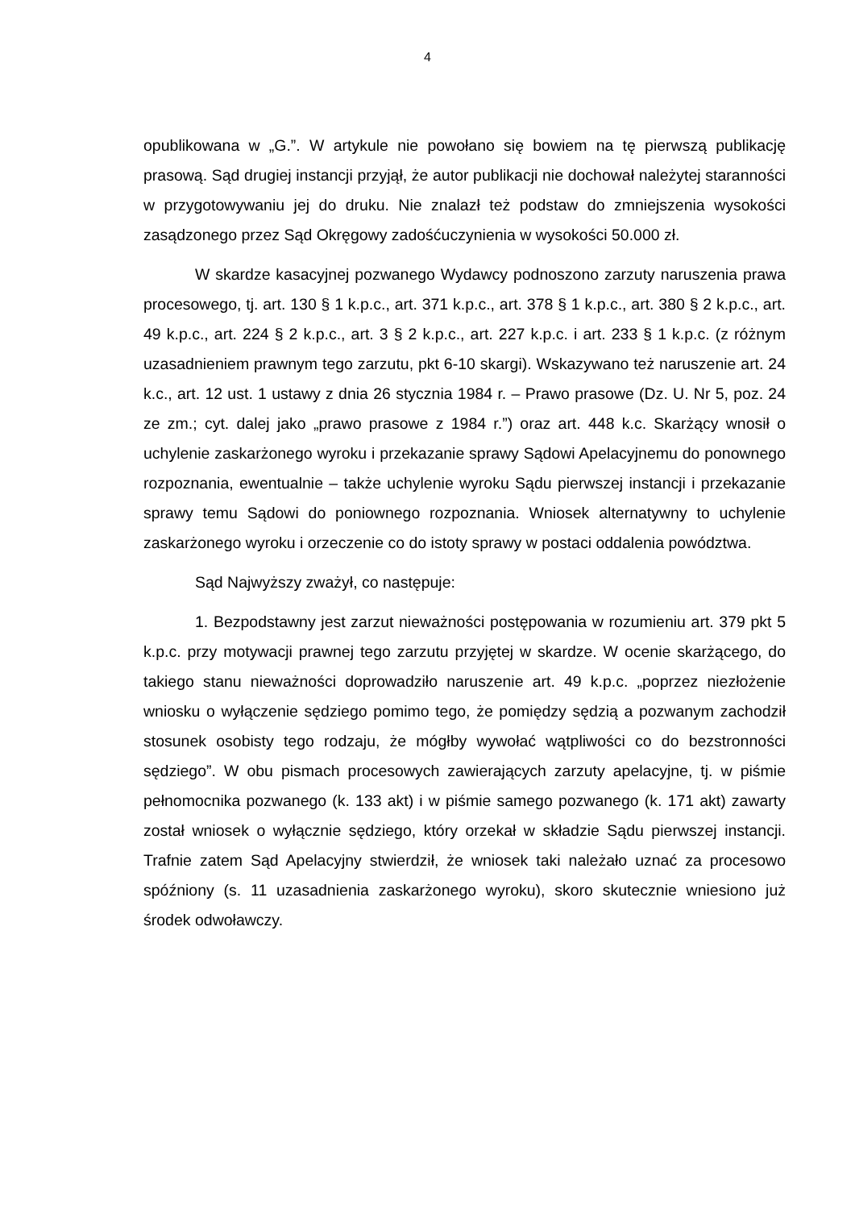4
opublikowana w „G.”. W artykule nie powołano się bowiem na tę pierwszą publikację prasową. Sąd drugiej instancji przyjął, że autor publikacji nie dochował należytej staranności w przygotowywaniu jej do druku. Nie znalazł też podstaw do zmniejszenia wysokości zasądzonego przez Sąd Okręgowy zadośćuczynienia w wysokości 50.000 zł.
W skardze kasacyjnej pozwanego Wydawcy podnoszono zarzuty naruszenia prawa procesowego, tj. art. 130 § 1 k.p.c., art. 371 k.p.c., art. 378 § 1 k.p.c., art. 380 § 2 k.p.c., art. 49 k.p.c., art. 224 § 2 k.p.c., art. 3 § 2 k.p.c., art. 227 k.p.c. i art. 233 § 1 k.p.c. (z różnym uzasadnieniem prawnym tego zarzutu, pkt 6-10 skargi). Wskazywano też naruszenie art. 24 k.c., art. 12 ust. 1 ustawy z dnia 26 stycznia 1984 r. – Prawo prasowe (Dz. U. Nr 5, poz. 24 ze zm.; cyt. dalej jako „prawo prasowe z 1984 r.”) oraz art. 448 k.c. Skarżący wnosił o uchylenie zaskarżonego wyroku i przekazanie sprawy Sądowi Apelacyjnemu do ponownego rozpoznania, ewentualnie – także uchylenie wyroku Sądu pierwszej instancji i przekazanie sprawy temu Sądowi do poniownego rozpoznania. Wniosek alternatywny to uchylenie zaskarżonego wyroku i orzeczenie co do istoty sprawy w postaci oddalenia powództwa.
Sąd Najwyższy zważył, co następuje:
1. Bezpodstawny jest zarzut nieważności postępowania w rozumieniu art. 379 pkt 5 k.p.c. przy motywacji prawnej tego zarzutu przyjętej w skardze. W ocenie skarżącego, do takiego stanu nieważności doprowadziło naruszenie art. 49 k.p.c. „poprzez niezłożenie wniosku o wyłączenie sędziego pomimo tego, że pomiędzy sędzią a pozwanym zachodził stosunek osobisty tego rodzaju, że mógłby wywołać wątpliwości co do bezstronności sędziego”. W obu pismach procesowych zawierających zarzuty apelacyjne, tj. w piśmie pełnomocnika pozwanego (k. 133 akt) i w piśmie samego pozwanego (k. 171 akt) zawarty został wniosek o wyłącznie sędziego, który orzekał w składzie Sądu pierwszej instancji. Trafnie zatem Sąd Apelacyjny stwierdził, że wniosek taki należało uznać za procesowo spóźniony (s. 11 uzasadnienia zaskarżonego wyroku), skoro skutecznie wniesiono już środek odwoławczy.